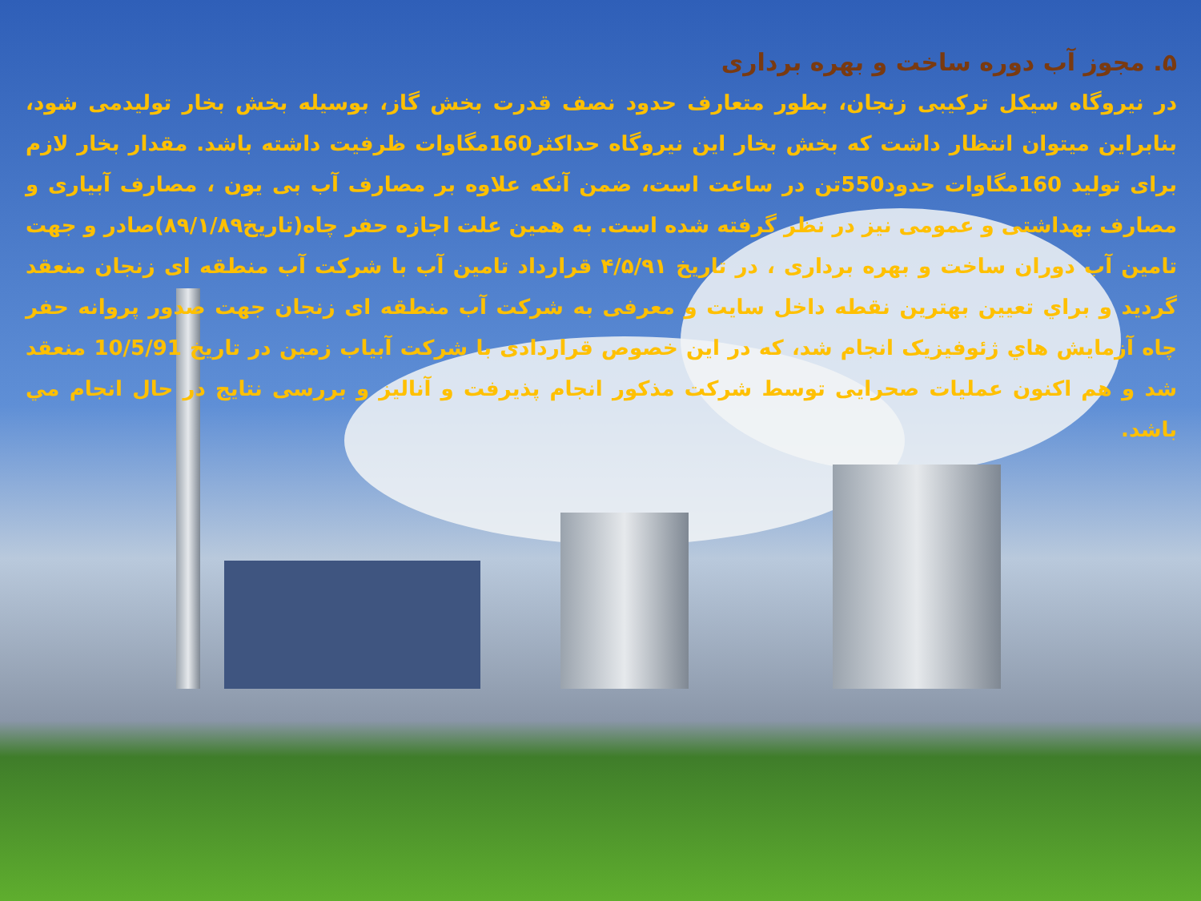۵. مجوز آب دوره ساخت و بهره برداری
در نیروگاه سیکل ترکیبی زنجان، بطور متعارف حدود نصف قدرت بخش گاز، بوسیله بخش بخار تولیدمی شود، بنابراین میتوان انتظار داشت که بخش بخار این نیروگاه حداکثر160مگاوات ظرفیت داشته باشد. مقدار بخار لازم برای تولید 160مگاوات حدود550تن در ساعت است، ضمن آنکه علاوه بر مصارف آب بی یون ، مصارف آبیاری و مصارف بهداشتی و عمومی نیز در نظر گرفته شده است. به همین علت اجازه حفر چاه(تاریخ۸۹/۱/۸۹)صادر و جهت تامین آب دوران ساخت و بهره برداری ، در تاریخ ۴/۵/۹۱ قرارداد تامین آب با شرکت آب منطقه ای زنجان منعقد گردید و براي تعیین بهترین نقطه داخل سایت و معرفی به شرکت آب منطقه ای زنجان جهت صدور پروانه حفر چاه آزمایش هاي ژئوفیزیک انجام شد، که در این خصوص قراردادی با شرکت آبیاب زمین در تاریخ 10/5/91 منعقد شد و هم اکنون عملیات صحرایی توسط شرکت مذکور انجام پذیرفت و آنالیز و بررسی نتایج در حال انجام مي باشد.